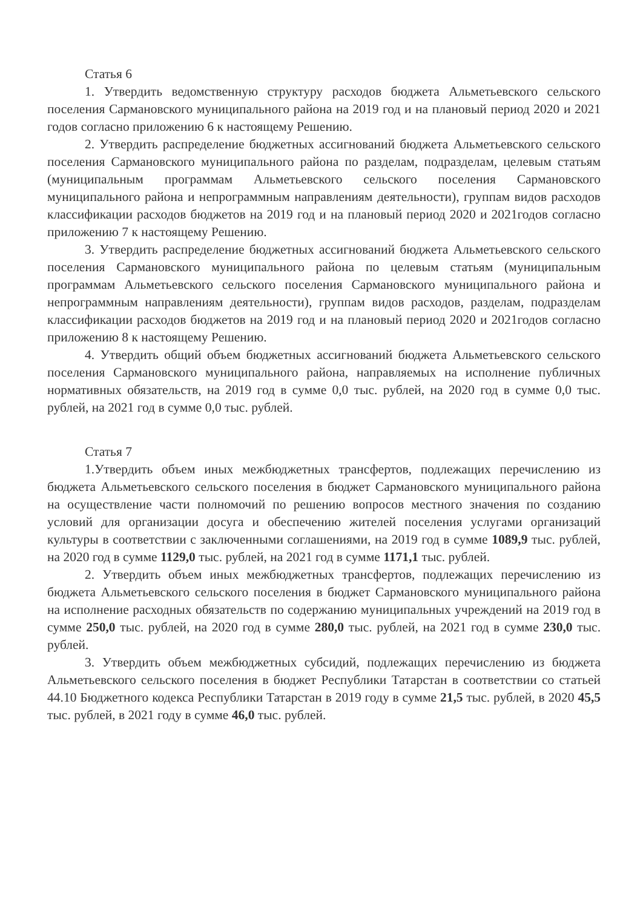Статья 6
1. Утвердить ведомственную структуру расходов бюджета Альметьевского сельского поселения Сармановского муниципального района на 2019 год и на плановый период 2020 и 2021 годов согласно приложению 6 к настоящему Решению.
2. Утвердить распределение бюджетных ассигнований бюджета Альметьевского сельского поселения Сармановского муниципального района по разделам, подразделам, целевым статьям (муниципальным программам Альметьевского сельского поселения Сармановского муниципального района и непрограммным направлениям деятельности), группам видов расходов классификации расходов бюджетов на 2019 год и на плановый период 2020 и 2021годов согласно приложению 7 к настоящему Решению.
3. Утвердить распределение бюджетных ассигнований бюджета Альметьевского сельского поселения Сармановского муниципального района по целевым статьям (муниципальным программам Альметьевского сельского поселения Сармановского муниципального района и непрограммным направлениям деятельности), группам видов расходов, разделам, подразделам классификации расходов бюджетов на 2019 год и на плановый период 2020 и 2021годов согласно приложению 8 к настоящему Решению.
4. Утвердить общий объем бюджетных ассигнований бюджета Альметьевского сельского поселения Сармановского муниципального района, направляемых на исполнение публичных нормативных обязательств, на 2019 год в сумме 0,0 тыс. рублей, на 2020 год в сумме 0,0 тыс. рублей, на 2021 год в сумме 0,0 тыс. рублей.
Статья 7
1.Утвердить объем иных межбюджетных трансфертов, подлежащих перечислению из бюджета Альметьевского сельского поселения в бюджет Сармановского муниципального района на осуществление части полномочий по решению вопросов местного значения по созданию условий для организации досуга и обеспечению жителей поселения услугами организаций культуры в соответствии с заключенными соглашениями, на 2019 год в сумме 1089,9 тыс. рублей, на 2020 год в сумме 1129,0 тыс. рублей, на 2021 год в сумме 1171,1 тыс. рублей.
2. Утвердить объем иных межбюджетных трансфертов, подлежащих перечислению из бюджета Альметьевского сельского поселения в бюджет Сармановского муниципального района на исполнение расходных обязательств по содержанию муниципальных учреждений на 2019 год в сумме 250,0 тыс. рублей, на 2020 год в сумме 280,0 тыс. рублей, на 2021 год в сумме 230,0 тыс. рублей.
3. Утвердить объем межбюджетных субсидий, подлежащих перечислению из бюджета Альметьевского сельского поселения в бюджет Республики Татарстан в соответствии со статьей 44.10 Бюджетного кодекса Республики Татарстан в 2019 году в сумме 21,5 тыс. рублей, в 2020 45,5 тыс. рублей, в 2021 году в сумме 46,0 тыс. рублей.